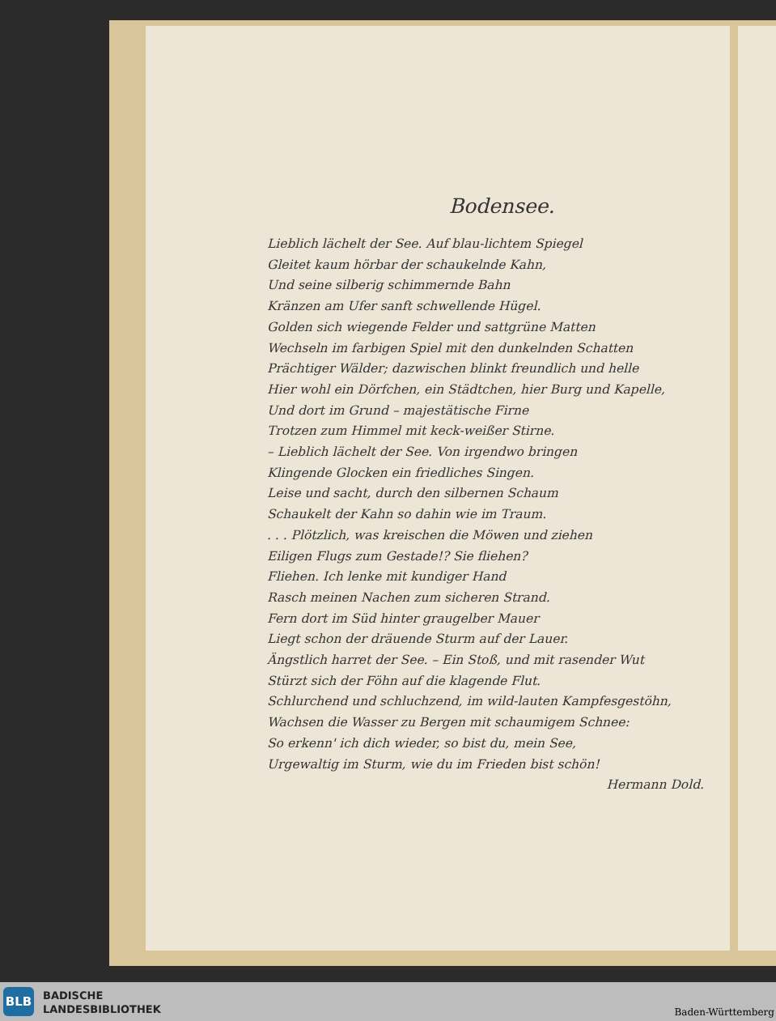Bodensee.
Lieblich lächelt der See. Auf blau-lichtem Spiegel
Gleitet kaum hörbar der schaukelnde Kahn,
Und seine silberig schimmernde Bahn
Kränzen am Ufer sanft schwellende Hügel.
Golden sich wiegende Felder und sattgrüne Matten
Wechseln im farbigen Spiel mit den dunkelnden Schatten
Prächtiger Wälder; dazwischen blinkt freundlich und helle
Hier wohl ein Dörfchen, ein Städtchen, hier Burg und Kapelle,
Und dort im Grund – majestätische Firne
Trotzen zum Himmel mit keck-weißer Stirne.
– Lieblich lächelt der See. Von irgendwo bringen
Klingende Glocken ein friedliches Singen.
Leise und sacht, durch den silbernen Schaum
Schaukelt der Kahn so dahin wie im Traum.
. . . Plötzlich, was kreischen die Möwen und ziehen
Eiligen Flugs zum Gestade!? Sie fliehen?
Fliehen. Ich lenke mit kundiger Hand
Rasch meinen Nachen zum sicheren Strand.
Fern dort im Süd hinter graugelber Mauer
Liegt schon der dräuende Sturm auf der Lauer.
Ängstlich harret der See. – Ein Stoß, und mit rasender Wut
Stürzt sich der Föhn auf die klagende Flut.
Schlurchend und schluchzend, im wild-lauten Kampfesgestöhn,
Wachsen die Wasser zu Bergen mit schaumigem Schnee:
So erkenn' ich dich wieder, so bist du, mein See,
Urgewaltig im Sturm, wie du im Frieden bist schön!
Hermann Dold.
BLB
BADISCHE
LANDESBIBLIOTHEK
Baden-Württemberg